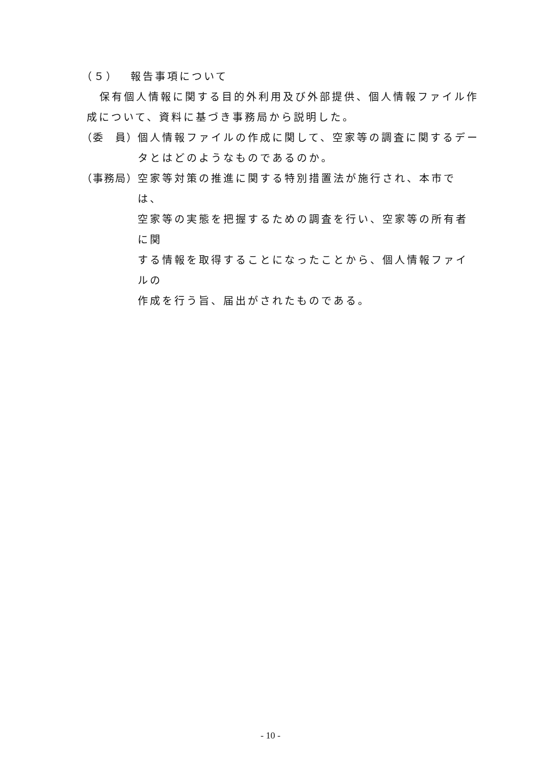（５）　 報告事項について
保有個人情報に関する目的外利用及び外部提供、個人情報ファイル作
成について、資料に基づき事務局から説明した。
（委　員） 個人情報ファイルの作成に関して、空家等の調査に関するデー
タとはどのようなものであるのか。
（事務局） 空家等対策の推進に関する特別措置法が施行され、本市では、
空家等の実態を把握するための調査を行い、空家等の所有者に関
する情報を取得することになったことから、個人情報ファイルの
作成を行う旨、届出がされたものである。
- 10 -